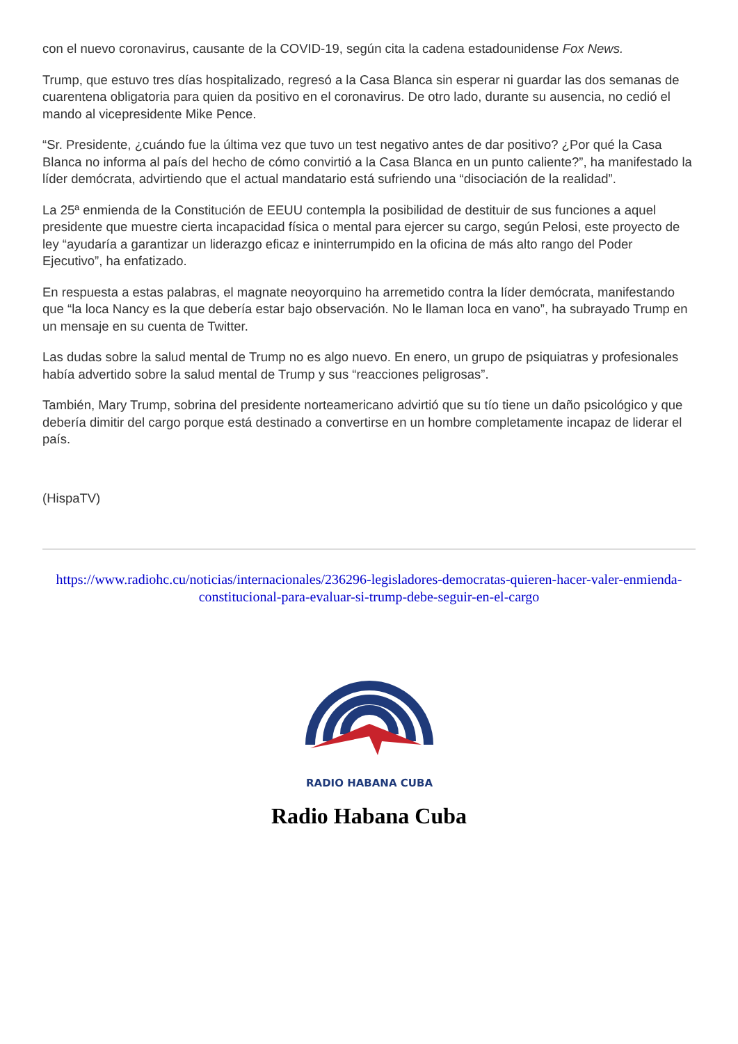con el nuevo coronavirus, causante de la COVID-19, según cita la cadena estadounidense Fox News.
Trump, que estuvo tres días hospitalizado, regresó a la Casa Blanca sin esperar ni guardar las dos semanas de cuarentena obligatoria para quien da positivo en el coronavirus. De otro lado, durante su ausencia, no cedió el mando al vicepresidente Mike Pence.
“Sr. Presidente, ¿cuándo fue la última vez que tuvo un test negativo antes de dar positivo? ¿Por qué la Casa Blanca no informa al país del hecho de cómo convirtió a la Casa Blanca en un punto caliente?”, ha manifestado la líder demócrata, advirtiendo que el actual mandatario está sufriendo una “disociación de la realidad”.
La 25ª enmienda de la Constitución de EEUU contempla la posibilidad de destituir de sus funciones a aquel presidente que muestre cierta incapacidad física o mental para ejercer su cargo, según Pelosi, este proyecto de ley “ayudaría a garantizar un liderazgo eficaz e ininterrumpido en la oficina de más alto rango del Poder Ejecutivo”, ha enfatizado.
En respuesta a estas palabras, el magnate neoyorquino ha arremetido contra la líder demócrata, manifestando que “la loca Nancy es la que debería estar bajo observación. No le llaman loca en vano”, ha subrayado Trump en un mensaje en su cuenta de Twitter.
Las dudas sobre la salud mental de Trump no es algo nuevo. En enero, un grupo de psiquiatras y profesionales había advertido sobre la salud mental de Trump y sus “reacciones peligrosas”.
También, Mary Trump, sobrina del presidente norteamericano advirtió que su tío tiene un daño psicológico y que debería dimitir del cargo porque está destinado a convertirse en un hombre completamente incapaz de liderar el país.
(HispaTV)
https://www.radiohc.cu/noticias/internacionales/236296-legisladores-democratas-quieren-hacer-valer-enmienda-constitucional-para-evaluar-si-trump-debe-seguir-en-el-cargo
RADIO HABANA CUBA
Radio Habana Cuba